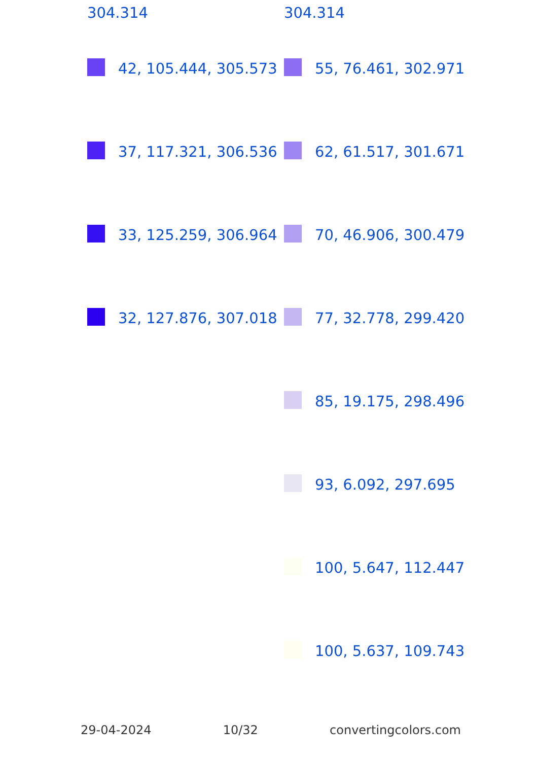304.314
42, 105.444, 305.573
37, 117.321, 306.536
33, 125.259, 306.964
32, 127.876, 307.018
304.314
55, 76.461, 302.971
62, 61.517, 301.671
70, 46.906, 300.479
77, 32.778, 299.420
85, 19.175, 298.496
93, 6.092, 297.695
100, 5.647, 112.447
100, 5.637, 109.743
29-04-2024 10/32 convertingcolors.com